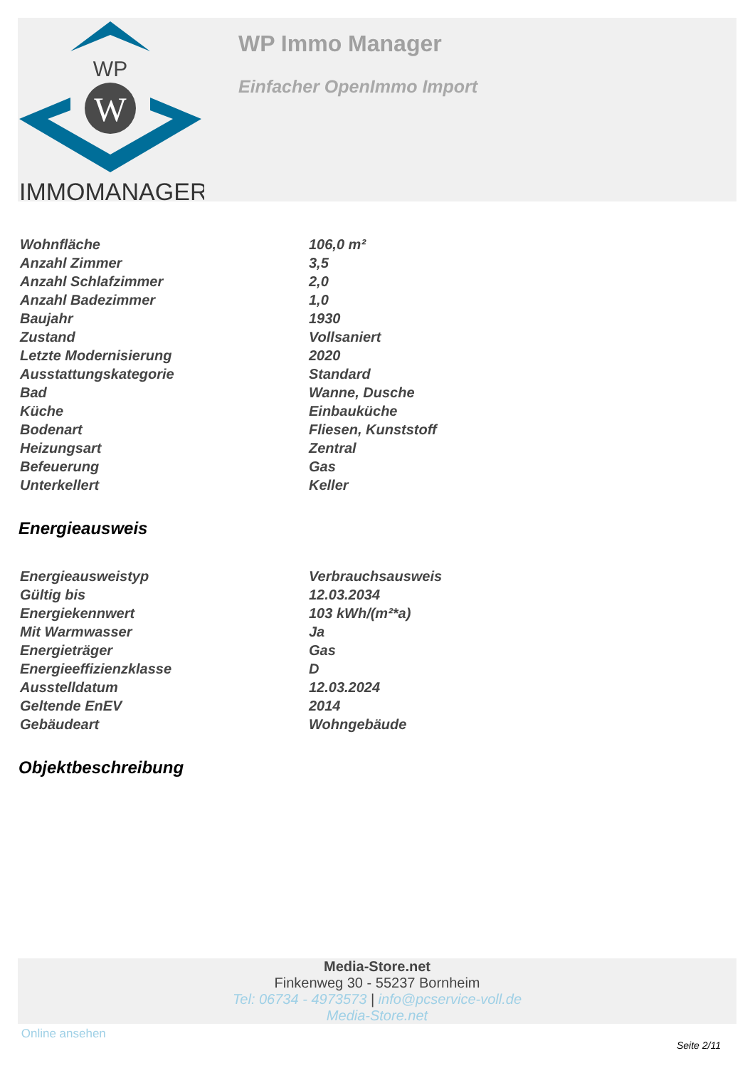WP
W
IMMOMANAGER
WP Immo Manager
Einfacher OpenImmo Import
| Wohnfläche | 106,0 m² |
| Anzahl Zimmer | 3,5 |
| Anzahl Schlafzimmer | 2,0 |
| Anzahl Badezimmer | 1,0 |
| Baujahr | 1930 |
| Zustand | Vollsaniert |
| Letzte Modernisierung | 2020 |
| Ausstattungskategorie | Standard |
| Bad | Wanne, Dusche |
| Küche | Einbauküche |
| Bodenart | Fliesen, Kunststoff |
| Heizungsart | Zentral |
| Befeuerung | Gas |
| Unterkellert | Keller |
Energieausweis
| Energieausweistyp | Verbrauchsausweis |
| Gültig bis | 12.03.2034 |
| Energiekennwert | 103 kWh/(m²*a) |
| Mit Warmwasser | Ja |
| Energieträger | Gas |
| Energieeffizienzklasse | D |
| Ausstelldatum | 12.03.2024 |
| Geltende EnEV | 2014 |
| Gebäudeart | Wohngebäude |
Objektbeschreibung
Media-Store.net
Finkenweg 30 - 55237 Bornheim
Tel: 06734 - 4973573 | info@pcservice-voll.de
Media-Store.net
Online ansehen
Seite 2/11